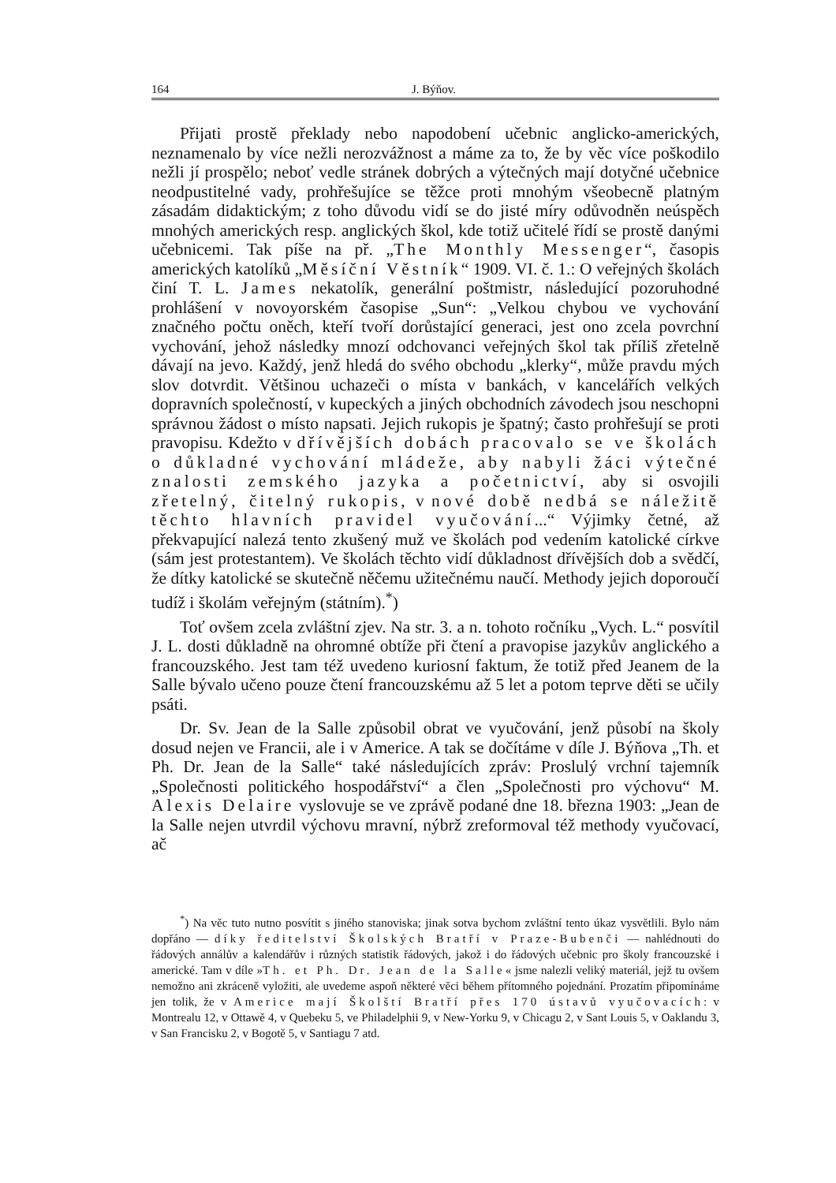164 J. Býňov.
Přijati prostě překlady nebo napodobení učebnic anglicko-amerických, neznamenalo by více nežli nerozvážnost a máme za to, že by věc více poškodilo nežli jí prospělo; neboť vedle stránek dobrých a výtečných mají dotyčné učebnice neodpustitelné vady, prohřešujíce se těžce proti mnohým všeobecně platným zásadám didaktickým; z toho důvodu vidí se do jisté míry odůvodněn neúspěch mnohých amerických resp. anglických škol, kde totiž učitelé řídí se prostě danými učebnicemi. Tak píše na př. „The Monthly Messenger“, časopis amerických katolíků „Měsíční Věstník“ 1909. VI. č. 1.: O veřejných školách činí T. L. James nekatolík, generální poštmistr, následující pozoruhodné prohlášení v novoyorském časopise „Sun“: „Velkou chybou ve vychování značného počtu oněch, kteří tvoří dorůstající generaci, jest ono zcela povrchní vychování, jehož následky mnozí odchovanci veřejných škol tak příliš zřetelně dávají na jevo. Každý, jenž hledá do svého obchodu „klerky“, může pravdu mých slov dotvrdit. Většinou uchazeči o místa v bankách, v kancelářích velkých dopravních společností, v kupeckých a jiných obchodních závodech jsou neschopni správnou žádost o místo napsati. Jejich rukopis je špatný; často prohřešují se proti pravopisu. Kdežto v dřívějších dobách pracovalo se ve školách o důkladné vychování mládeže, aby nabyli žáci výtečné znalosti zemského jazyka a početnictví, aby si osvojili zřetelný, čitelný rukopis, v nové době nedbá se náležitě těchto hlavních pravidel vyučování...“ Výjimky četné, až překvapující nalezá tento zkušený muž ve školách pod vedením katolické církve (sám jest protestantem). Ve školách těchto vidí důkladnost dřívějších dob a svědčí, že dítky katolické se skutečně něčemu užitečnému naučí. Methody jejich doporoučí tudíž i školám veřejným (státním).<sup>*</sup>)
Toť ovšem zcela zvláštní zjev. Na str. 3. a n. tohoto ročníku „Vych. L.“ posvítil J. L. dosti důkladně na ohromné obtíže při čtení a pravopise jazykův anglického a francouzského. Jest tam též uvedeno kuriosní faktum, že totiž před Jeanem de la Salle bývalo učeno pouze čtení francouzskému až 5 let a potom teprve děti se učily psáti.
Dr. Sv. Jean de la Salle způsobil obrat ve vyučování, jenž působí na školy dosud nejen ve Francii, ale i v Americe. A tak se dočítáme v díle J. Býňova „Th. et Ph. Dr. Jean de la Salle“ také následujících zpráv: Proslulý vrchní tajemník „Společnosti politického hospodářství“ a člen „Společnosti pro výchovu“ M. Alexis Delaire vyslovuje se ve zprávě podané dne 18. března 1903: „Jean de la Salle nejen utvrdil výchovu mravní, nýbrž zreformoval též methody vyučovací, ač
<sup>*</sup>) Na věc tuto nutno posvítit s jiného stanoviska; jinak sotva bychom zvláštní tento úkaz vysvětlili. Bylo nám dopřáno — díky ředitelství Školských Bratří v Praze-Bubenči — nahlédnouti do řádových annálův a kalendářův i různých statistik řádových, jakož i do řádových učebnic pro školy francouzské i americké. Tam v díle »Th. et Ph. Dr. Jean de la Salle« jsme nalezli veliký materiál, jejž tu ovšem nemožno ani zkráceně vyložiti, ale uvedeme aspoň některé věci během přítomného pojednání. Prozatím připomínáme jen tolik, že v Americe mají Školští Bratří přes 170 ústavů vyučovacích: v Montrealu 12, v Ottawě 4, v Quebeku 5, ve Philadelphii 9, v New-Yorku 9, v Chicagu 2, v Sant Louis 5, v Oaklandu 3, v San Francisku 2, v Bogotě 5, v Santiagu 7 atd.